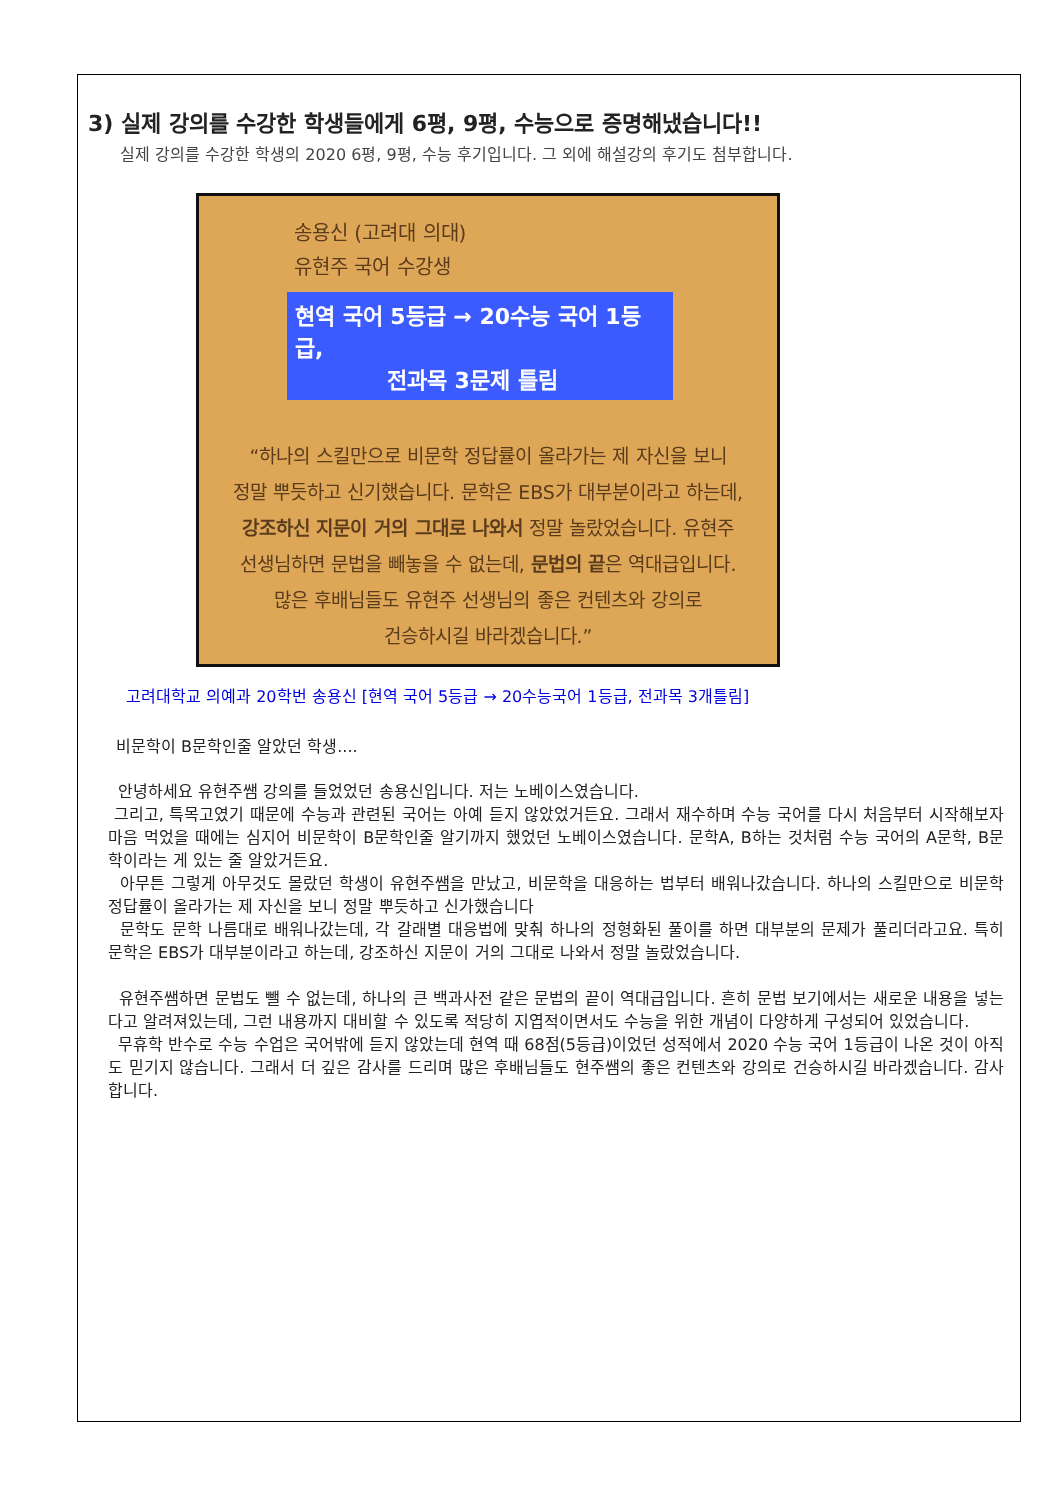3) 실제 강의를 수강한 학생들에게 6평, 9평, 수능으로 증명해냈습니다!!
실제 강의를 수강한 학생의 2020 6평, 9평, 수능 후기입니다. 그 외에 해설강의 후기도 첨부합니다.
송용신 (고려대 의대)
유현주 국어 수강생
현역 국어 5등급 → 20수능 국어 1등급,
전과목 3문제 틀림
“하나의 스킬만으로 비문학 정답률이 올라가는 제 자신을 보니
정말 뿌듯하고 신기했습니다. 문학은 EBS가 대부분이라고 하는데,
강조하신 지문이 거의 그대로 나와서 정말 놀랐었습니다. 유현주
선생님하면 문법을 빼놓을 수 없는데, 문법의 끝은 역대급입니다.
많은 후배님들도 유현주 선생님의 좋은 컨텐츠와 강의로
건승하시길 바라겠습니다.”
고려대학교 의예과 20학번 송용신 [현역 국어 5등급 → 20수능국어 1등급, 전과목 3개틀림]
비문학이 B문학인줄 알았던 학생....
안녕하세요 유현주쌤 강의를 들었었던 송용신입니다. 저는 노베이스였습니다.
그리고, 특목고였기 때문에 수능과 관련된 국어는 아예 듣지 않았었거든요. 그래서 재수하며 수능 국어를 다시 처음부터 시작해보자 마음 먹었을 때에는 심지어 비문학이 B문학인줄 알기까지 했었던 노베이스였습니다. 문학A, B하는 것처럼 수능 국어의 A문학, B문학이라는 게 있는 줄 알았거든요.
아무튼 그렇게 아무것도 몰랐던 학생이 유현주쌤을 만났고, 비문학을 대응하는 법부터 배워나갔습니다. 하나의 스킬만으로 비문학 정답률이 올라가는 제 자신을 보니 정말 뿌듯하고 신가했습니다
문학도 문학 나름대로 배워나갔는데, 각 갈래별 대응법에 맞춰 하나의 정형화된 풀이를 하면 대부분의 문제가 풀리더라고요. 특히 문학은 EBS가 대부분이라고 하는데, 강조하신 지문이 거의 그대로 나와서 정말 놀랐었습니다.
유현주쌤하면 문법도 뺄 수 없는데, 하나의 큰 백과사전 같은 문법의 끝이 역대급입니다. 흔히 문법 보기에서는 새로운 내용을 넣는다고 알려져있는데, 그런 내용까지 대비할 수 있도록 적당히 지엽적이면서도 수능을 위한 개념이 다양하게 구성되어 있었습니다.
무휴학 반수로 수능 수업은 국어밖에 듣지 않았는데 현역 때 68점(5등급)이었던 성적에서 2020 수능 국어 1등급이 나온 것이 아직도 믿기지 않습니다. 그래서 더 깊은 감사를 드리며 많은 후배님들도 현주쌤의 좋은 컨텐츠와 강의로 건승하시길 바라겠습니다. 감사합니다.